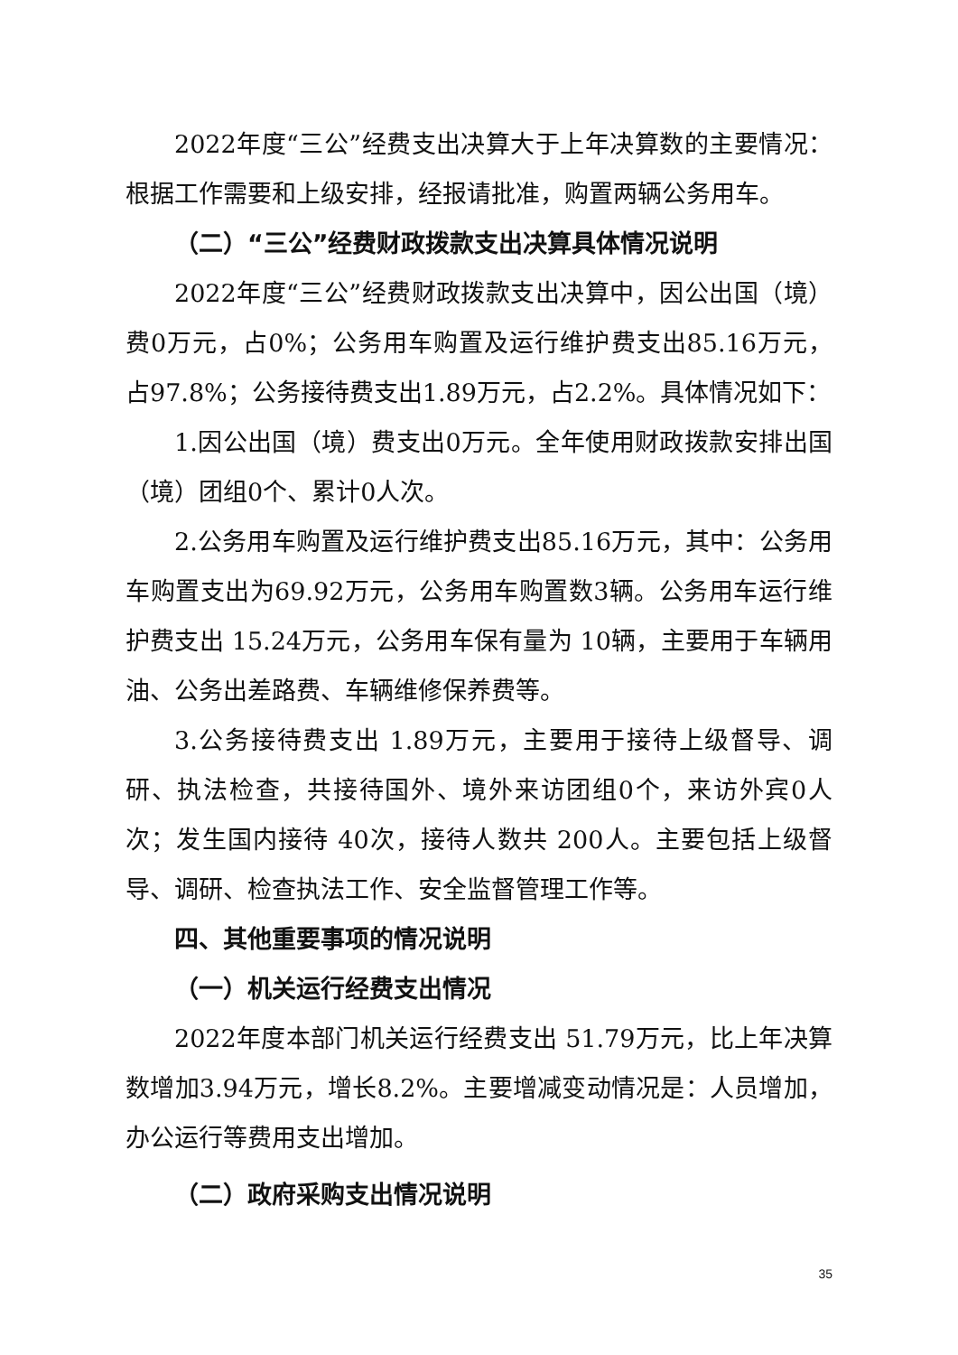2022年度“三公”经费支出决算大于上年决算数的主要情况：根据工作需要和上级安排，经报请批准，购置两辆公务用车。
（二）“三公”经费财政拨款支出决算具体情况说明
2022年度“三公”经费财政拨款支出决算中，因公出国（境）费0万元，占0%；公务用车购置及运行维护费支出85.16万元，占97.8%；公务接待费支出1.89万元，占2.2%。具体情况如下：
1.因公出国（境）费支出0万元。全年使用财政拨款安排出国（境）团组0个、累计0人次。
2.公务用车购置及运行维护费支出85.16万元，其中：公务用车购置支出为69.92万元，公务用车购置数3辆。公务用车运行维护费支出 15.24万元，公务用车保有量为 10辆，主要用于车辆用油、公务出差路费、车辆维修保养费等。
3.公务接待费支出 1.89万元，主要用于接待上级督导、调研、执法检查，共接待国外、境外来访团组0个，来访外宾0人次；发生国内接待 40次，接待人数共 200人。主要包括上级督导、调研、检查执法工作、安全监督管理工作等。
四、其他重要事项的情况说明
（一）机关运行经费支出情况
2022年度本部门机关运行经费支出 51.79万元，比上年决算数增加3.94万元，增长8.2%。主要增减变动情况是：人员增加，办公运行等费用支出增加。
（二）政府采购支出情况说明
35